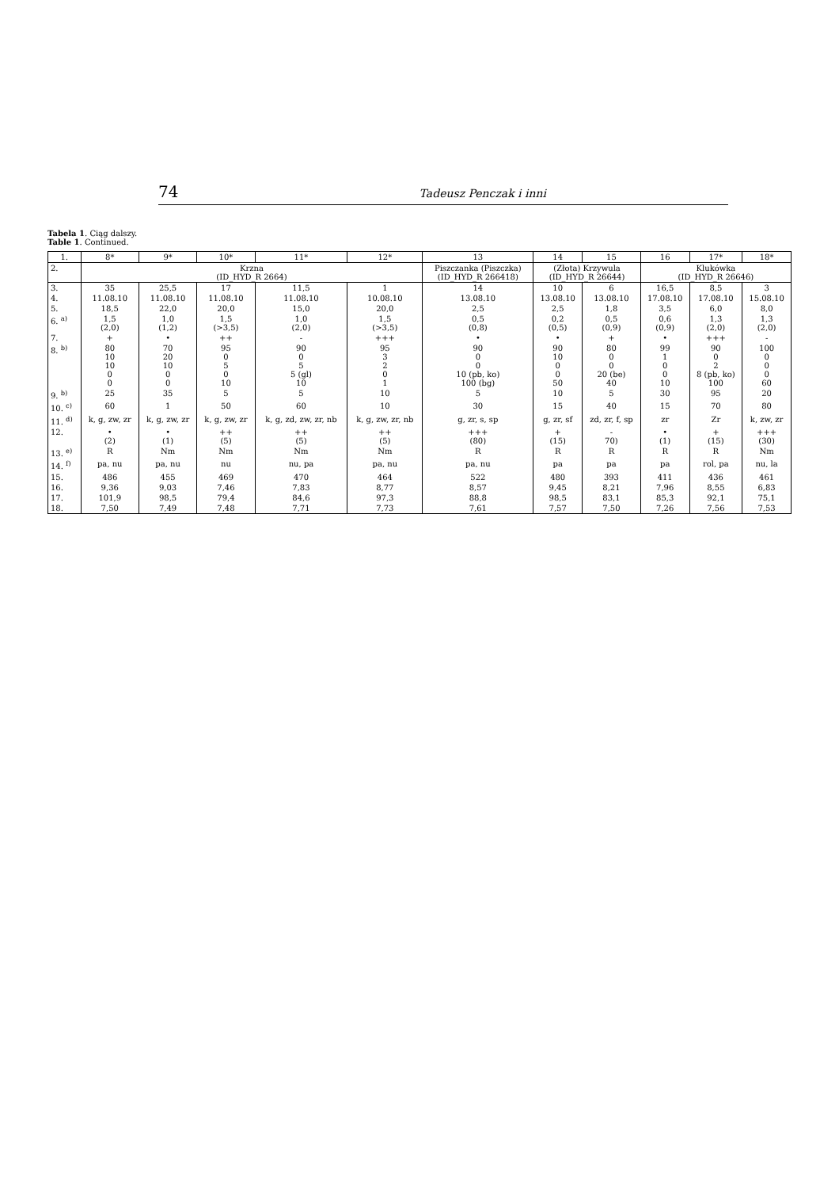74 Tadeusz Penczak i inni
Tabela 1. Ciąg dalszy.
Table 1. Continued.
| 1. | 8* | 9* | 10* | 11* | 12* | 13 | 14 | 15 | 16 | 17* | 18* |
| --- | --- | --- | --- | --- | --- | --- | --- | --- | --- | --- | --- |
| 2. | Krzna (ID_HYD_R 2664) | | | | | Piszczanka (Piszczka) (ID_HYD_R 266418) | (Złota) Krzywula (ID_HYD_R 26644) | | Klukówka (ID_HYD_R 26646) | | |
| 3. | 35 | 25,5 | 17 | 11,5 | 1 | 14 | 10 | 6 | 16,5 | 8,5 | 3 |
| 4. | 11.08.10 | 11.08.10 | 11.08.10 | 11.08.10 | 10.08.10 | 13.08.10 | 13.08.10 | 13.08.10 | 17.08.10 | 17.08.10 | 15.08.10 |
| 5. | 18,5 | 22,0 | 20,0 | 15,0 | 20,0 | 2,5 | 2,5 | 1,8 | 3,5 | 6,0 | 8,0 |
| 6. <sup>a)</sup> | 1,5 (2,0) | 1,0 (1,2) | 1,5 (>3,5) | 1,0 (2,0) | 1,5 (>3,5) | 0,5 (0,8) | 0,2 (0,5) | 0,5 (0,9) | 0,6 (0,9) | 1,3 (2,0) | 1,3 (2,0) |
| 7. | + | • | ++ | - | +++ | • | • | + | • | +++ | - |
| 8. <sup>b)</sup> | 80 10 10 0 0 | 70 20 10 0 0 | 95 0 5 0 10 | 90 0 5 5 (gl) 10 | 95 3 2 0 1 | 90 0 0 10 (pb, ko) 100 (bg) | 90 10 0 0 50 | 80 0 0 20 (be) 40 | 99 1 0 0 10 | 90 0 2 8 (pb, ko) 100 | 100 0 0 0 60 |
| 9. <sup>b)</sup> | 25 | 35 | 5 | 5 | 10 | 5 | 10 | 5 | 30 | 95 | 20 |
| 10. <sup>c)</sup> | 60 | 1 | 50 | 60 | 10 | 30 | 15 | 40 | 15 | 70 | 80 |
| 11. <sup>d)</sup> | k, g, zw, zr | k, g, zw, zr | k, g, zw, zr | k, g, zd, zw, zr, nb | k, g, zw, zr, nb | g, zr, s, sp | g, zr, sf | zd, zr, f, sp | zr | Zr | k, zw, zr |
| 12. | • (2) | • (1) | ++ (5) | ++ (5) | ++ (5) | +++ (80) | + (15) | - 70) | • (1) | + (15) | +++ (30) |
| 13. <sup>e)</sup> | R | Nm | Nm | Nm | Nm | R | R | R | R | R | Nm |
| 14. <sup>f)</sup> | pa, nu | pa, nu | nu | nu, pa | pa, nu | pa, nu | pa | pa | pa | rol, pa | nu, la |
| 15. | 486 | 455 | 469 | 470 | 464 | 522 | 480 | 393 | 411 | 436 | 461 |
| 16. | 9,36 | 9,03 | 7,46 | 7,83 | 8,77 | 8,57 | 9,45 | 8,21 | 7,96 | 8,55 | 6,83 |
| 17. | 101,9 | 98,5 | 79,4 | 84,6 | 97,3 | 88,8 | 98,5 | 83,1 | 85,3 | 92,1 | 75,1 |
| 18. | 7,50 | 7,49 | 7,48 | 7,71 | 7,73 | 7,61 | 7,57 | 7,50 | 7,26 | 7,56 | 7,53 |